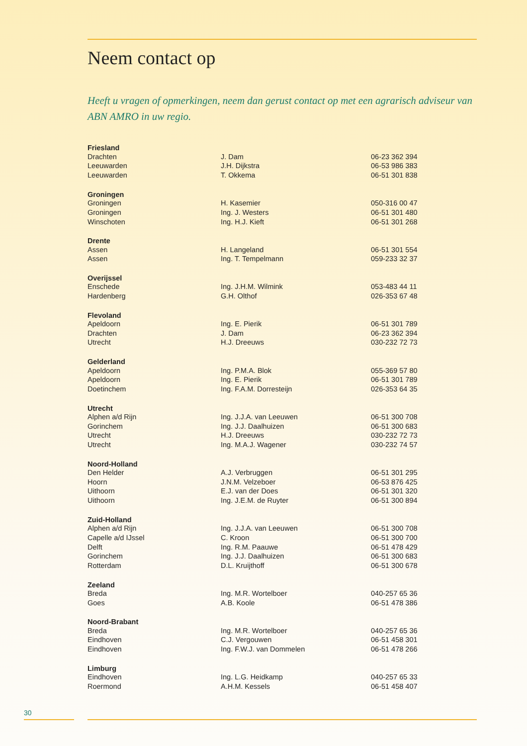Neem contact op
Heeft u vragen of opmerkingen, neem dan gerust contact op met een agrarisch adviseur van ABN AMRO in uw regio.
| Friesland | | |
| --- | --- | --- |
| Drachten | J. Dam | 06-23 362 394 |
| Leeuwarden | J.H. Dijkstra | 06-53 986 383 |
| Leeuwarden | T. Okkema | 06-51 301 838 |
| Groningen | | |
| Groningen | H. Kasemier | 050-316 00 47 |
| Groningen | Ing. J. Westers | 06-51 301 480 |
| Winschoten | Ing. H.J. Kieft | 06-51 301 268 |
| Drente | | |
| Assen | H. Langeland | 06-51 301 554 |
| Assen | Ing. T. Tempelmann | 059-233 32 37 |
| Overijssel | | |
| Enschede | Ing. J.H.M. Wilmink | 053-483 44 11 |
| Hardenberg | G.H. Olthof | 026-353 67 48 |
| Flevoland | | |
| Apeldoorn | Ing. E. Pierik | 06-51 301 789 |
| Drachten | J. Dam | 06-23 362 394 |
| Utrecht | H.J. Dreeuws | 030-232 72 73 |
| Gelderland | | |
| Apeldoorn | Ing. P.M.A. Blok | 055-369 57 80 |
| Apeldoorn | Ing. E. Pierik | 06-51 301 789 |
| Doetinchem | Ing. F.A.M. Dorresteijn | 026-353 64 35 |
| Utrecht | | |
| Alphen a/d Rijn | Ing. J.J.A. van Leeuwen | 06-51 300 708 |
| Gorinchem | Ing. J.J. Daalhuizen | 06-51 300 683 |
| Utrecht | H.J. Dreeuws | 030-232 72 73 |
| Utrecht | Ing. M.A.J. Wagener | 030-232 74 57 |
| Noord-Holland | | |
| Den Helder | A.J. Verbruggen | 06-51 301 295 |
| Hoorn | J.N.M. Velzeboer | 06-53 876 425 |
| Uithoorn | E.J. van der Does | 06-51 301 320 |
| Uithoorn | Ing. J.E.M. de Ruyter | 06-51 300 894 |
| Zuid-Holland | | |
| Alphen a/d Rijn | Ing. J.J.A. van Leeuwen | 06-51 300 708 |
| Capelle a/d IJssel | C. Kroon | 06-51 300 700 |
| Delft | Ing. R.M. Paauwe | 06-51 478 429 |
| Gorinchem | Ing. J.J. Daalhuizen | 06-51 300 683 |
| Rotterdam | D.L. Kruijthoff | 06-51 300 678 |
| Zeeland | | |
| Breda | Ing. M.R. Wortelboer | 040-257 65 36 |
| Goes | A.B. Koole | 06-51 478 386 |
| Noord-Brabant | | |
| Breda | Ing. M.R. Wortelboer | 040-257 65 36 |
| Eindhoven | C.J. Vergouwen | 06-51 458 301 |
| Eindhoven | Ing. F.W.J. van Dommelen | 06-51 478 266 |
| Limburg | | |
| Eindhoven | Ing. L.G. Heidkamp | 040-257 65 33 |
| Roermond | A.H.M. Kessels | 06-51 458 407 |
30